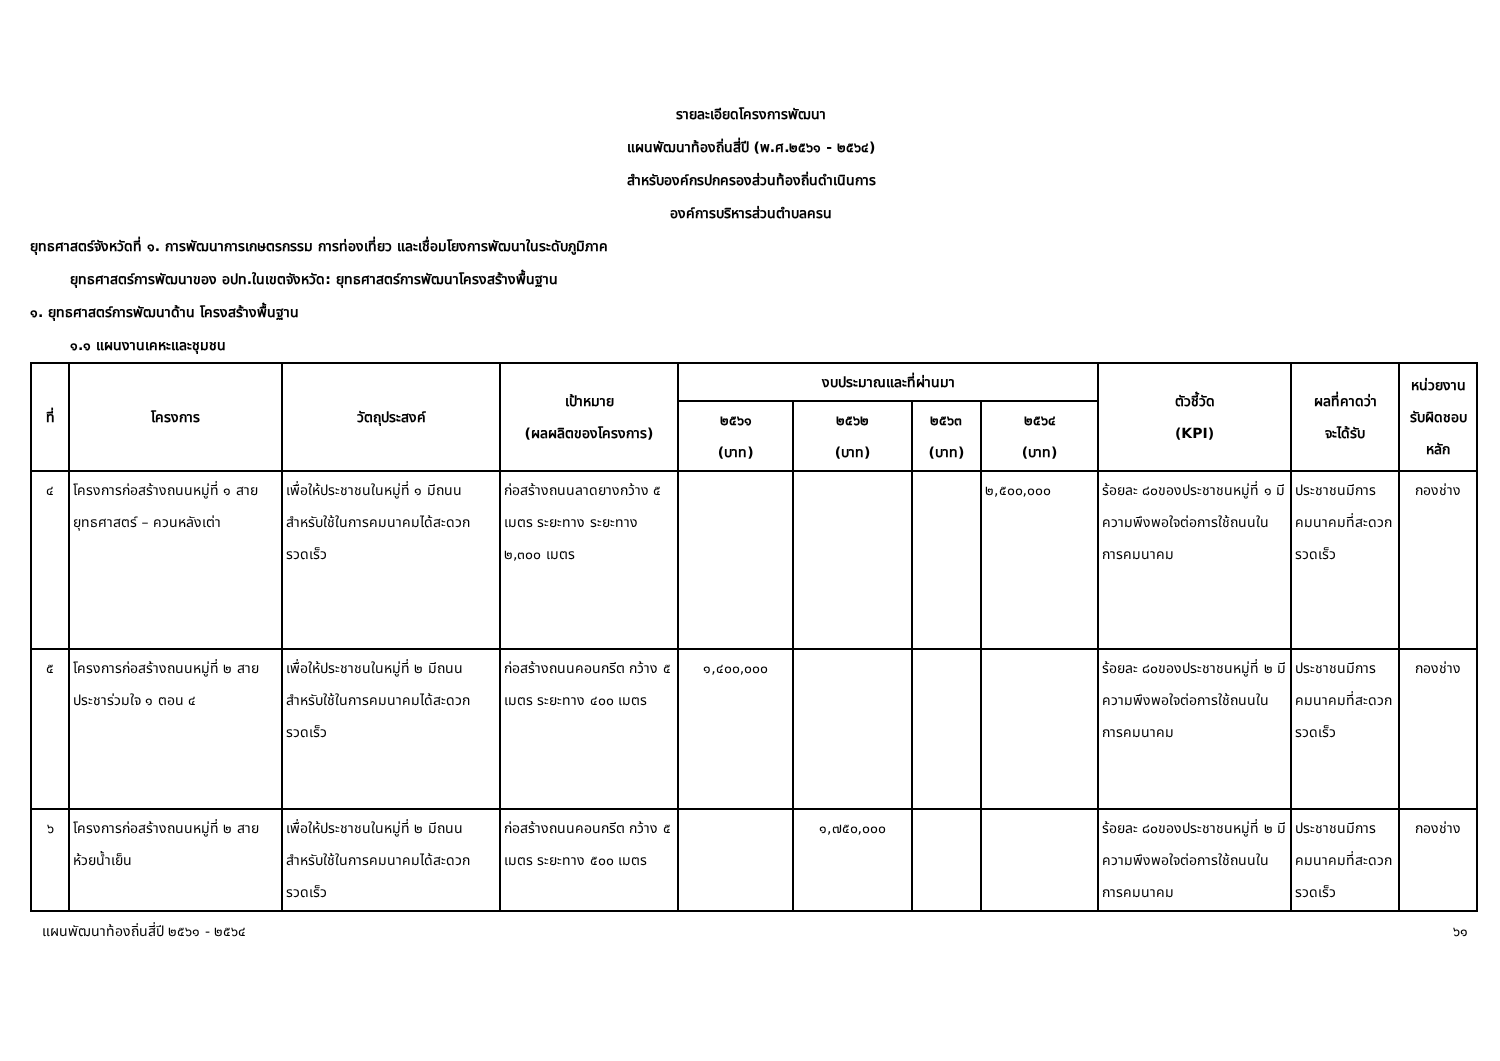รายละเอียดโครงการพัฒนา
แผนพัฒนาท้องถิ่นสี่ปี (พ.ศ.๒๕๖๑ - ๒๕๖๔)
สำหรับองค์กรปกครองส่วนท้องถิ่นดำเนินการ
องค์การบริหารส่วนตำบลครน
ยุทธศาสตร์จังหวัดที่ ๑. การพัฒนาการเกษตรกรรม การท่องเที่ยว และเชื่อมโยงการพัฒนาในระดับภูมิภาค
ยุทธศาสตร์การพัฒนาของ อปท.ในเขตจังหวัด: ยุทธศาสตร์การพัฒนาโครงสร้างพื้นฐาน
๑. ยุทธศาสตร์การพัฒนาด้าน โครงสร้างพื้นฐาน
๑.๑ แผนงานเคหะและชุมชน
| ที่ | โครงการ | วัตถุประสงค์ | เป้าหมาย (ผลผลิตของโครงการ) | งบประมาณและที่ผ่านมา | | | | ตัวชี้วัด (KPI) | ผลที่คาดว่า จะได้รับ | หน่วยงาน รับผิดชอบ หลัก |
| --- | --- | --- | --- | --- | --- | --- | --- | --- | --- | --- |
| | | | | ๒๕๖๑ (บาท) | ๒๕๖๒ (บาท) | ๒๕๖๓ (บาท) | ๒๕๖๔ (บาท) | | | |
| ๔ | โครงการก่อสร้างถนนหมู่ที่ ๑ สายยุทธศาสตร์ – ควนหลังเต่า | เพื่อให้ประชาชนในหมู่ที่ ๑ มีถนนสำหรับใช้ในการคมนาคมได้สะดวกรวดเร็ว | ก่อสร้างถนนลาดยางกว้าง ๕ เมตร ระยะทาง ระยะทาง ๒,๓๐๐ เมตร | | | | ๒,๕๐๐,๐๐๐ | ร้อยละ ๘๐ของประชาชนหมู่ที่ ๑ มีความพึงพอใจต่อการใช้ถนนในการคมนาคม | ประชาชนมีการคมนาคมที่สะดวกรวดเร็ว | กองช่าง |
| ๕ | โครงการก่อสร้างถนนหมู่ที่ ๒ สายประชาร่วมใจ ๑ ตอน ๔ | เพื่อให้ประชาชนในหมู่ที่ ๒ มีถนนสำหรับใช้ในการคมนาคมได้สะดวกรวดเร็ว | ก่อสร้างถนนคอนกรีต กว้าง ๕ เมตร ระยะทาง ๔๐๐ เมตร | ๑,๔๐๐,๐๐๐ | | | | ร้อยละ ๘๐ของประชาชนหมู่ที่ ๒ มีความพึงพอใจต่อการใช้ถนนในการคมนาคม | ประชาชนมีการคมนาคมที่สะดวกรวดเร็ว | กองช่าง |
| ๖ | โครงการก่อสร้างถนนหมู่ที่ ๒ สายห้วยน้ำเย็น | เพื่อให้ประชาชนในหมู่ที่ ๒ มีถนนสำหรับใช้ในการคมนาคมได้สะดวกรวดเร็ว | ก่อสร้างถนนคอนกรีต กว้าง ๕ เมตร ระยะทาง ๕๐๐ เมตร | | ๑,๗๕๐,๐๐๐ | | | ร้อยละ ๘๐ของประชาชนหมู่ที่ ๒ มีความพึงพอใจต่อการใช้ถนนในการคมนาคม | ประชาชนมีการคมนาคมที่สะดวกรวดเร็ว | กองช่าง |
แผนพัฒนาท้องถิ่นสี่ปี ๒๕๖๑ - ๒๕๖๔ ๖๑